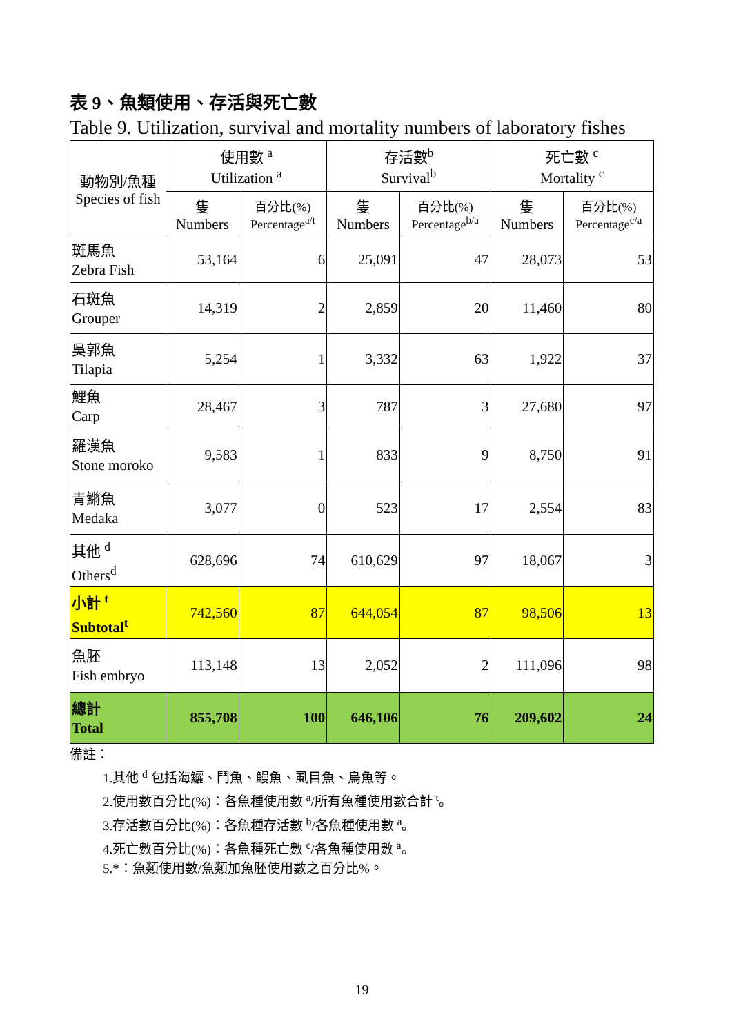表 9、魚類使用、存活與死亡數
Table 9. Utilization, survival and mortality numbers of laboratory fishes
| 動物別/魚種 Species of fish | 使用數 <sup>a</sup> Utilization <sup>a</sup> | | 存活數<sup>b</sup> Survival<sup>b</sup> | | 死亡數 <sup>c</sup> Mortality <sup>c</sup> | |
| --- | --- | --- | --- | --- | --- | --- |
| | 隻 Numbers | 百分比(%) Percentage<sup>a/t</sup> | 隻 Numbers | 百分比(%) Percentage<sup>b/a</sup> | 隻 Numbers | 百分比(%) Percentage<sup>c/a</sup> |
| 斑馬魚 Zebra Fish | 53,164 | 6 | 25,091 | 47 | 28,073 | 53 |
| 石斑魚 Grouper | 14,319 | 2 | 2,859 | 20 | 11,460 | 80 |
| 吳郭魚 Tilapia | 5,254 | 1 | 3,332 | 63 | 1,922 | 37 |
| 鯉魚 Carp | 28,467 | 3 | 787 | 3 | 27,680 | 97 |
| 羅漢魚 Stone moroko | 9,583 | 1 | 833 | 9 | 8,750 | 91 |
| 青鱂魚 Medaka | 3,077 | 0 | 523 | 17 | 2,554 | 83 |
| 其他 <sup>d</sup> Others<sup>d</sup> | 628,696 | 74 | 610,629 | 97 | 18,067 | 3 |
| 小計 <sup>t</sup> Subtotal<sup>t</sup> | 742,560 | 87 | 644,054 | 87 | 98,506 | 13 |
| 魚胚 Fish embryo | 113,148 | 13 | 2,052 | 2 | 111,096 | 98 |
| 總計 Total | 855,708 | 100 | 646,106 | 76 | 209,602 | 24 |
備註：
1.其他 <sup>d</sup> 包括海鱺、鬥魚、鰻魚、虱目魚、烏魚等。
2.使用數百分比(%)：各魚種使用數 <sup>a</sup>/所有魚種使用數合計 <sup>t</sup>。
3.存活數百分比(%)：各魚種存活數 <sup>b</sup>/各魚種使用數 <sup>a</sup>。
4.死亡數百分比(%)：各魚種死亡數 <sup>c</sup>/各魚種使用數 <sup>a</sup>。
5.*：魚類使用數/魚類加魚胚使用數之百分比%。
19